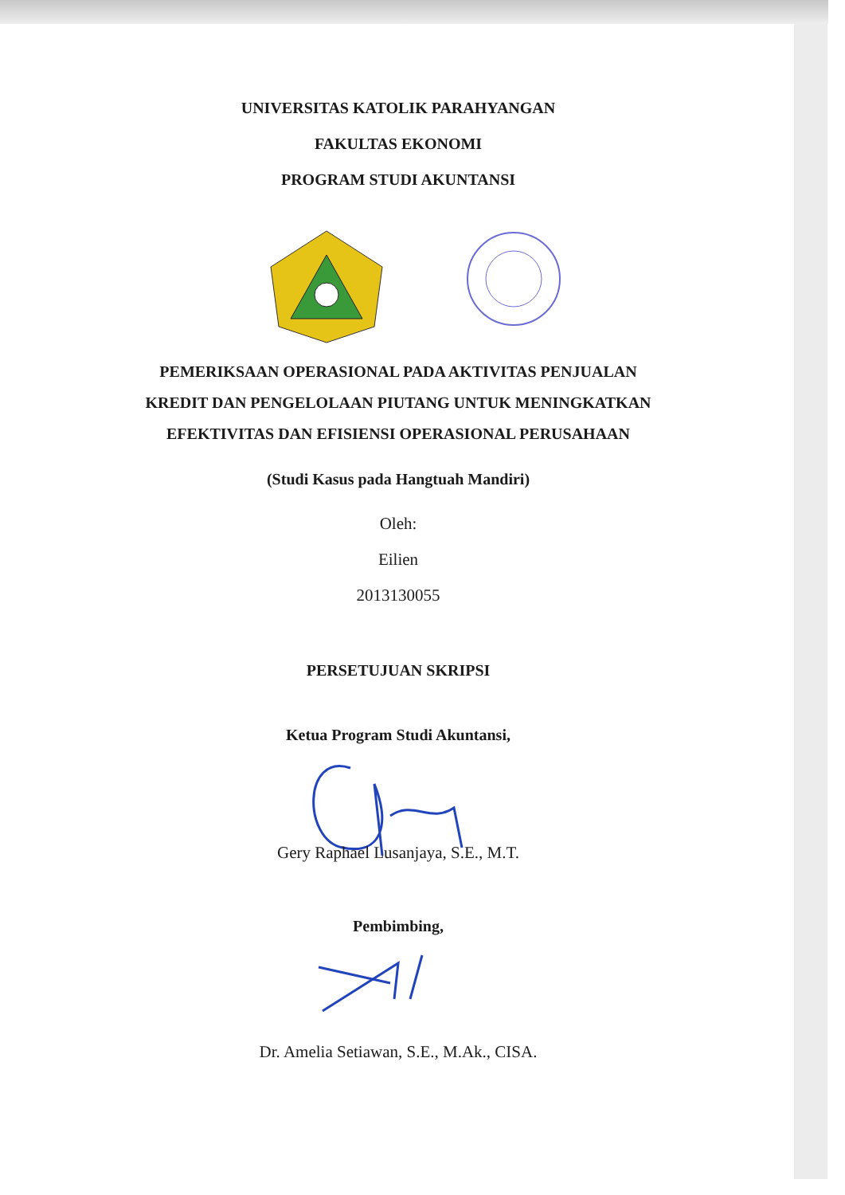UNIVERSITAS KATOLIK PARAHYANGAN
FAKULTAS EKONOMI
PROGRAM STUDI AKUNTANSI
PEMERIKSAAN OPERASIONAL PADA AKTIVITAS PENJUALAN
KREDIT DAN PENGELOLAAN PIUTANG UNTUK MENINGKATKAN
EFEKTIVITAS DAN EFISIENSI OPERASIONAL PERUSAHAAN
(Studi Kasus pada Hangtuah Mandiri)
Oleh:
Eilien
2013130055
PERSETUJUAN SKRIPSI
Ketua Program Studi Akuntansi,
Gery Raphael Lusanjaya, S.E., M.T.
Pembimbing,
Dr. Amelia Setiawan, S.E., M.Ak., CISA.